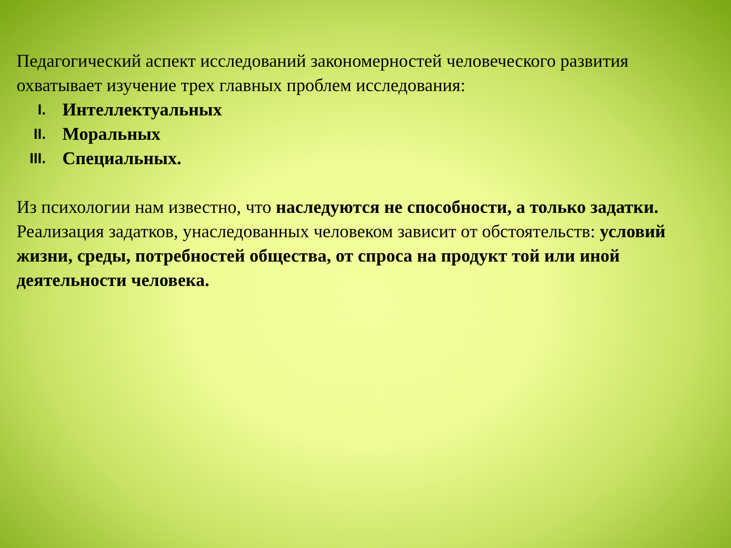Педагогический аспект исследований закономерностей человеческого развития охватывает изучение трех главных проблем исследования:
I. Интеллектуальных
II. Моральных
III. Специальных.
Из психологии нам известно, что наследуются не способности, а только задатки. Реализация задатков, унаследованных человеком зависит от обстоятельств: условий жизни, среды, потребностей общества, от спроса на продукт той или иной деятельности человека.